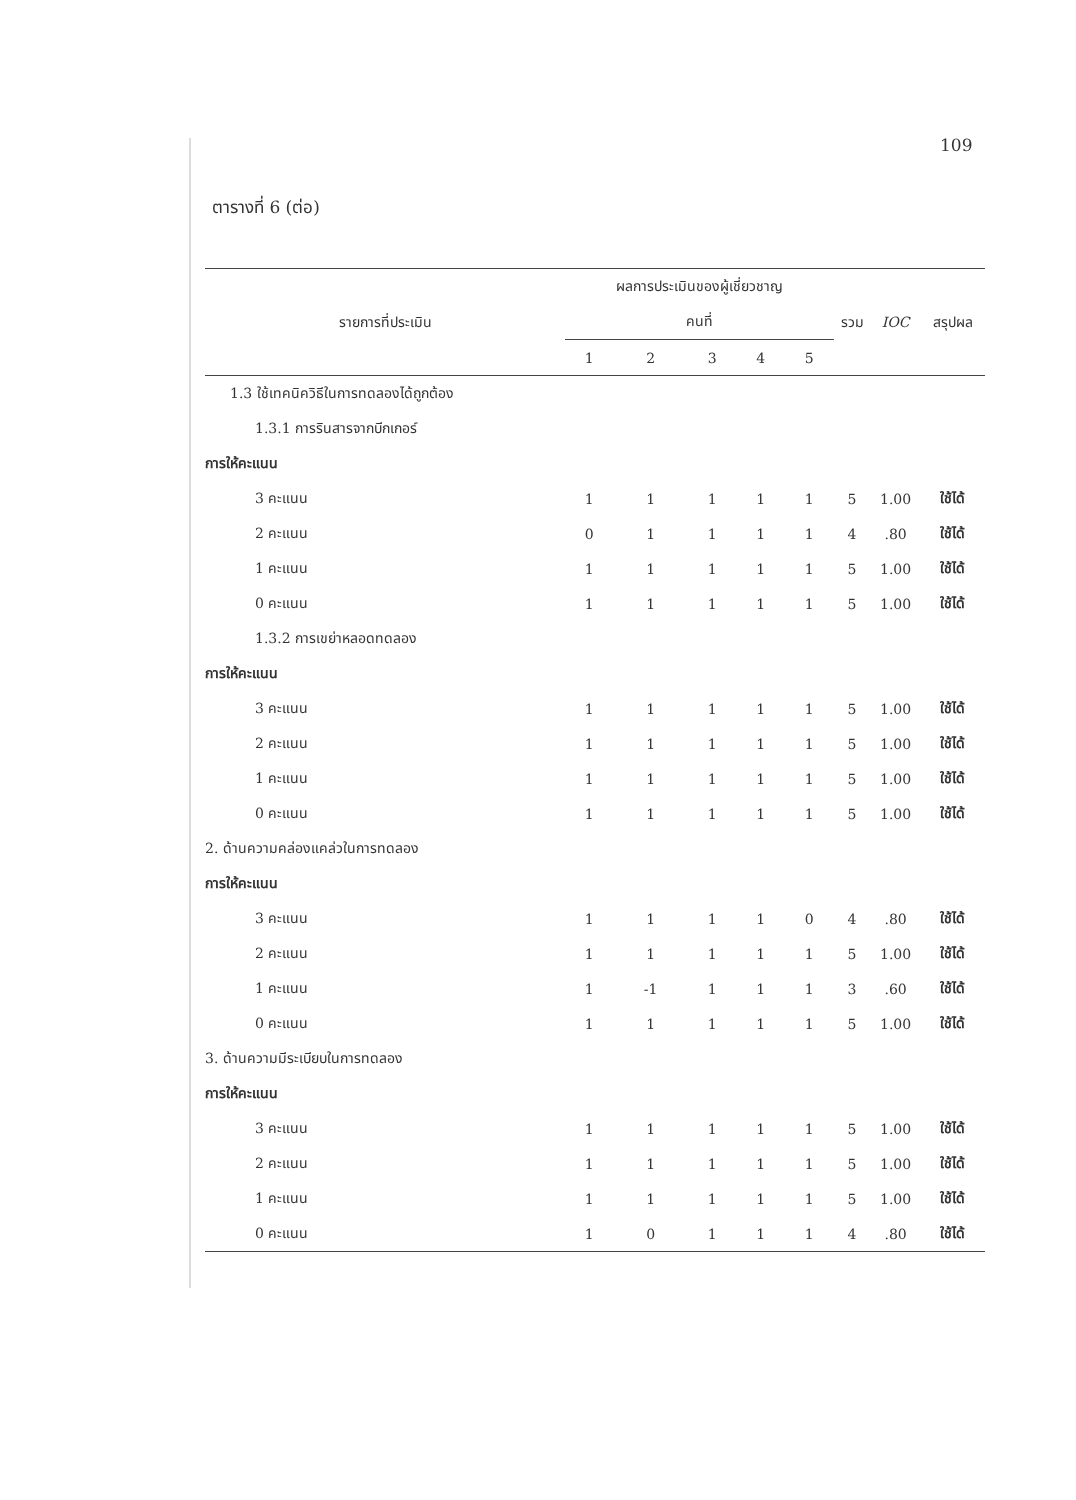109
ตารางที่ 6 (ต่อ)
| รายการที่ประเมิน | ผลการประเมินของผู้เชี่ยวชาญ | | | | | รวม | IOC | สรุปผล |
| --- | --- | --- | --- | --- | --- | --- | --- | --- |
| | คนที่ | | | | | | | |
| | 1 | 2 | 3 | 4 | 5 | | | |
| 1.3 ใช้เทคนิควิธีในการทดลองได้ถูกต้อง | | | | | | | | |
| 1.3.1 การรินสารจากบีกเกอร์ | | | | | | | | |
| การให้คะแนน | | | | | | | | |
| 3 คะแนน | 1 | 1 | 1 | 1 | 1 | 5 | 1.00 | ใช้ได้ |
| 2 คะแนน | 0 | 1 | 1 | 1 | 1 | 4 | .80 | ใช้ได้ |
| 1 คะแนน | 1 | 1 | 1 | 1 | 1 | 5 | 1.00 | ใช้ได้ |
| 0 คะแนน | 1 | 1 | 1 | 1 | 1 | 5 | 1.00 | ใช้ได้ |
| 1.3.2 การเขย่าหลอดทดลอง | | | | | | | | |
| การให้คะแนน | | | | | | | | |
| 3 คะแนน | 1 | 1 | 1 | 1 | 1 | 5 | 1.00 | ใช้ได้ |
| 2 คะแนน | 1 | 1 | 1 | 1 | 1 | 5 | 1.00 | ใช้ได้ |
| 1 คะแนน | 1 | 1 | 1 | 1 | 1 | 5 | 1.00 | ใช้ได้ |
| 0 คะแนน | 1 | 1 | 1 | 1 | 1 | 5 | 1.00 | ใช้ได้ |
| 2. ด้านความคล่องแคล่วในการทดลอง | | | | | | | | |
| การให้คะแนน | | | | | | | | |
| 3 คะแนน | 1 | 1 | 1 | 1 | 0 | 4 | .80 | ใช้ได้ |
| 2 คะแนน | 1 | 1 | 1 | 1 | 1 | 5 | 1.00 | ใช้ได้ |
| 1 คะแนน | 1 | -1 | 1 | 1 | 1 | 3 | .60 | ใช้ได้ |
| 0 คะแนน | 1 | 1 | 1 | 1 | 1 | 5 | 1.00 | ใช้ได้ |
| 3. ด้านความมีระเบียบในการทดลอง | | | | | | | | |
| การให้คะแนน | | | | | | | | |
| 3 คะแนน | 1 | 1 | 1 | 1 | 1 | 5 | 1.00 | ใช้ได้ |
| 2 คะแนน | 1 | 1 | 1 | 1 | 1 | 5 | 1.00 | ใช้ได้ |
| 1 คะแนน | 1 | 1 | 1 | 1 | 1 | 5 | 1.00 | ใช้ได้ |
| 0 คะแนน | 1 | 0 | 1 | 1 | 1 | 4 | .80 | ใช้ได้ |